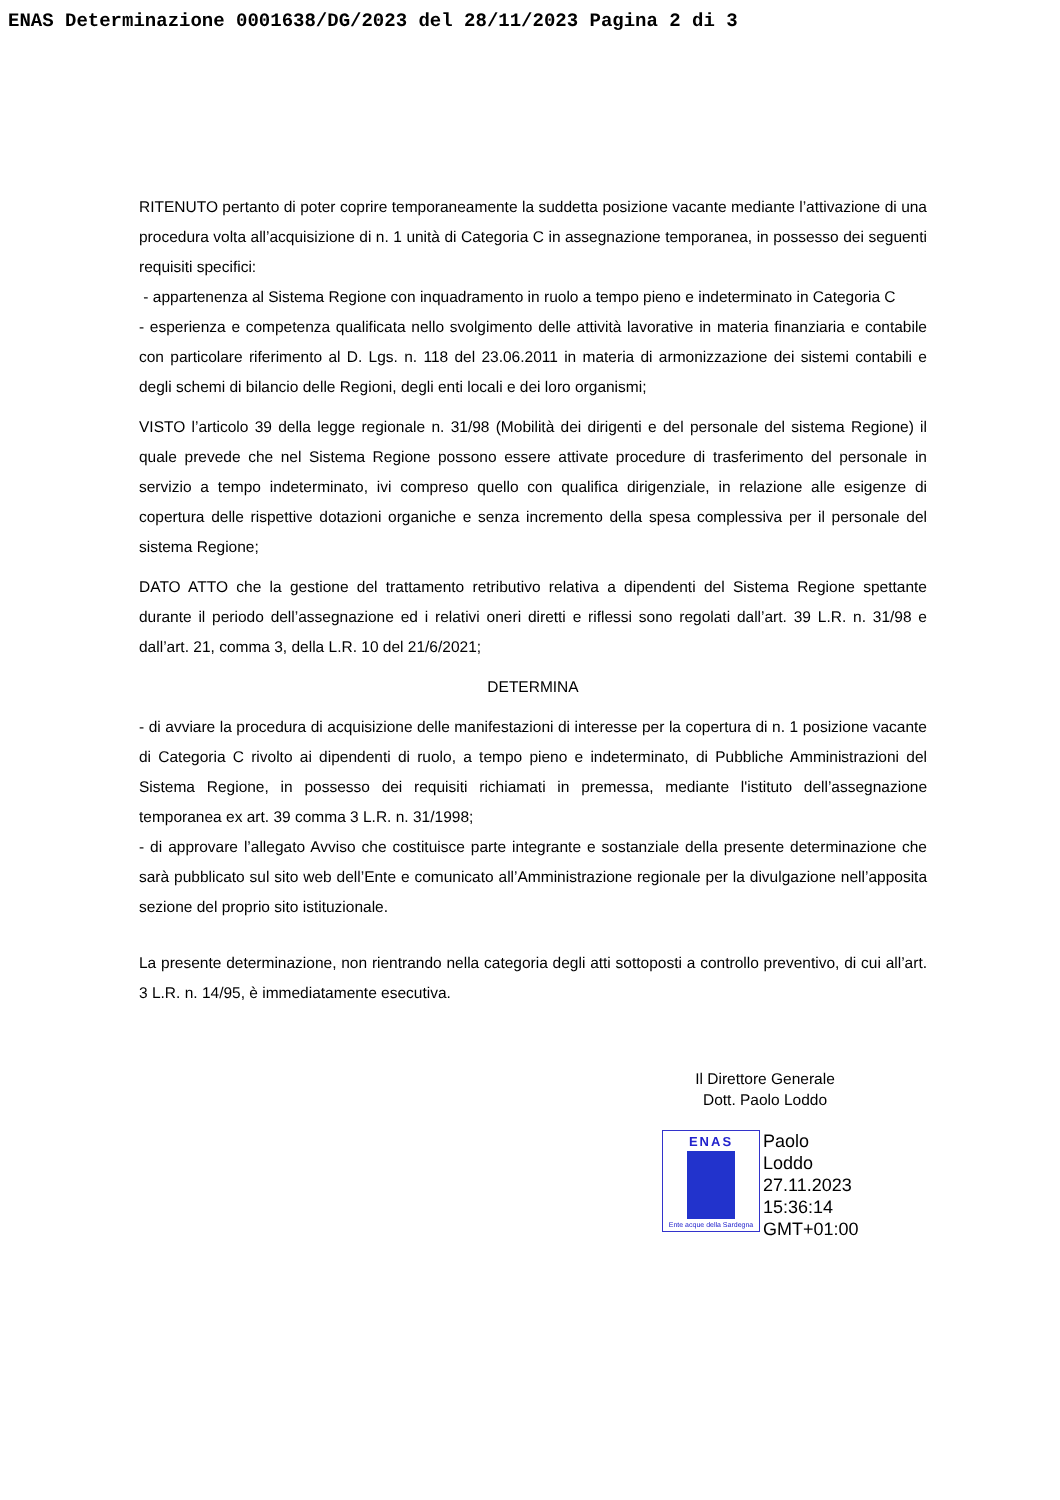ENAS Determinazione 0001638/DG/2023 del 28/11/2023 Pagina 2 di 3
RITENUTO pertanto di poter coprire temporaneamente la suddetta posizione vacante mediante l’attivazione di una procedura volta all’acquisizione di n. 1 unità di Categoria C in assegnazione temporanea, in possesso dei seguenti requisiti specifici:
- appartenenza al Sistema Regione con inquadramento in ruolo a tempo pieno e indeterminato in Categoria C
- esperienza e competenza qualificata nello svolgimento delle attività lavorative in materia finanziaria e contabile con particolare riferimento al D. Lgs. n. 118 del 23.06.2011 in materia di armonizzazione dei sistemi contabili e degli schemi di bilancio delle Regioni, degli enti locali e dei loro organismi;
VISTO l’articolo 39 della legge regionale n. 31/98 (Mobilità dei dirigenti e del personale del sistema Regione) il quale prevede che nel Sistema Regione possono essere attivate procedure di trasferimento del personale in servizio a tempo indeterminato, ivi compreso quello con qualifica dirigenziale, in relazione alle esigenze di copertura delle rispettive dotazioni organiche e senza incremento della spesa complessiva per il personale del sistema Regione;
DATO ATTO che la gestione del trattamento retributivo relativa a dipendenti del Sistema Regione spettante durante il periodo dell’assegnazione ed i relativi oneri diretti e riflessi sono regolati dall’art. 39 L.R. n. 31/98 e dall’art. 21, comma 3, della L.R. 10 del 21/6/2021;
DETERMINA
- di avviare la procedura di acquisizione delle manifestazioni di interesse per la copertura di n. 1 posizione vacante di Categoria C rivolto ai dipendenti di ruolo, a tempo pieno e indeterminato, di Pubbliche Amministrazioni del Sistema Regione, in possesso dei requisiti richiamati in premessa, mediante l'istituto dell’assegnazione temporanea ex art. 39 comma 3 L.R. n. 31/1998;
- di approvare l’allegato Avviso che costituisce parte integrante e sostanziale della presente determinazione che sarà pubblicato sul sito web dell’Ente e comunicato all’Amministrazione regionale per la divulgazione nell’apposita sezione del proprio sito istituzionale.
La presente determinazione, non rientrando nella categoria degli atti sottoposti a controllo preventivo, di cui all’art. 3 L.R. n. 14/95, è immediatamente esecutiva.
Il Direttore Generale
Dott. Paolo Loddo
ENAS
Ente acque della Sardegna
Paolo
Loddo
27.11.2023
15:36:14
GMT+01:00